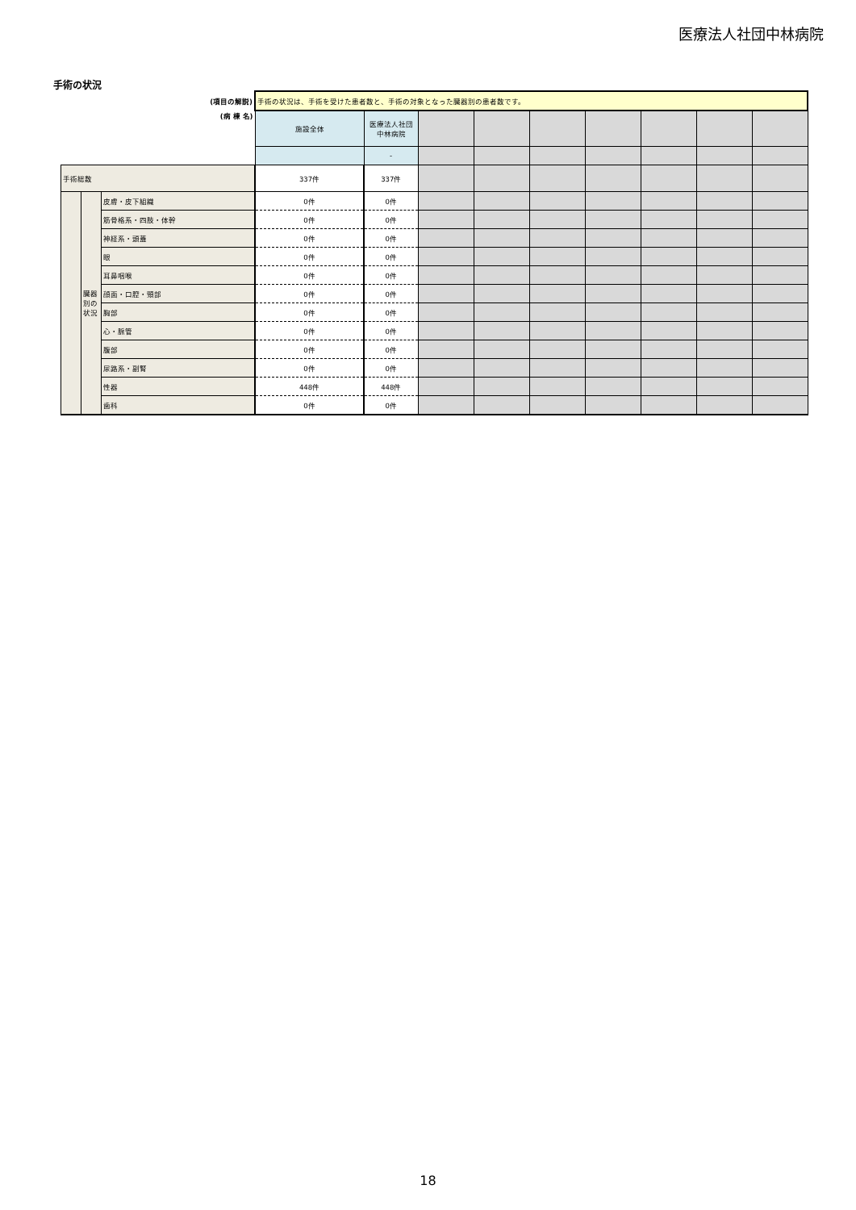医療法人社団中林病院
手術の状況
| (項目の解説) | | | 手術の状況は、手術を受けた患者数と、手術の対象となった臓器別の患者数です。 | | | | | | | | |
| (病 棟 名) | | | 施設全体 | 医療法人社団中林病院 | | | | | | | |
| | | | | - | | | | | | | |
| 手術総数 | | | 337件 | 337件 | | | | | | | |
| | 臓器別の状況 | 皮膚・皮下組織 | 0件 | 0件 | | | | | | | |
| | | 筋骨格系・四肢・体幹 | 0件 | 0件 | | | | | | | |
| | | 神経系・頭蓋 | 0件 | 0件 | | | | | | | |
| | | 眼 | 0件 | 0件 | | | | | | | |
| | | 耳鼻咽喉 | 0件 | 0件 | | | | | | | |
| | | 顔面・口腔・頸部 | 0件 | 0件 | | | | | | | |
| | | 胸部 | 0件 | 0件 | | | | | | | |
| | | 心・脈管 | 0件 | 0件 | | | | | | | |
| | | 腹部 | 0件 | 0件 | | | | | | | |
| | | 尿路系・副腎 | 0件 | 0件 | | | | | | | |
| | | 性器 | 448件 | 448件 | | | | | | | |
| | | 歯科 | 0件 | 0件 | | | | | | | |
18